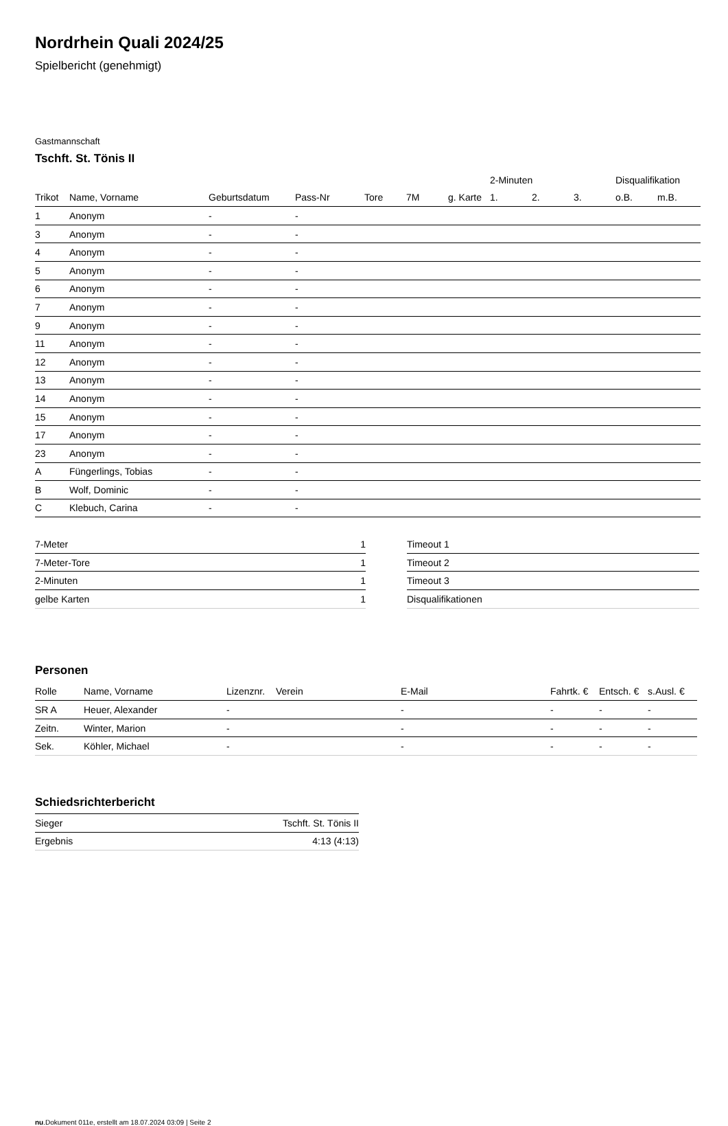Nordrhein Quali 2024/25
Spielbericht (genehmigt)
Gastmannschaft
Tschft. St. Tönis II
| | | | | | | | 2-Minuten | | | Disqualifikation | |
| --- | --- | --- | --- | --- | --- | --- | --- | --- | --- | --- | --- |
| Trikot | Name, Vorname | Geburtsdatum | Pass-Nr | Tore | 7M | g. Karte | 1. | 2. | 3. | o.B. | m.B. |
| 1 | Anonym | - | - | | | | | | | | |
| 3 | Anonym | - | - | | | | | | | | |
| 4 | Anonym | - | - | | | | | | | | |
| 5 | Anonym | - | - | | | | | | | | |
| 6 | Anonym | - | - | | | | | | | | |
| 7 | Anonym | - | - | | | | | | | | |
| 9 | Anonym | - | - | | | | | | | | |
| 11 | Anonym | - | - | | | | | | | | |
| 12 | Anonym | - | - | | | | | | | | |
| 13 | Anonym | - | - | | | | | | | | |
| 14 | Anonym | - | - | | | | | | | | |
| 15 | Anonym | - | - | | | | | | | | |
| 17 | Anonym | - | - | | | | | | | | |
| 23 | Anonym | - | - | | | | | | | | |
| A | Füngerlings, Tobias | - | - | | | | | | | | |
| B | Wolf, Dominic | - | - | | | | | | | | |
| C | Klebuch, Carina | - | - | | | | | | | | |
| 7-Meter | 1 |
| 7-Meter-Tore | 1 |
| 2-Minuten | 1 |
| gelbe Karten | 1 |
| Timeout 1 |
| Timeout 2 |
| Timeout 3 |
| Disqualifikationen |
Personen
| Rolle | Name, Vorname | Lizenznr. | Verein | E-Mail | Fahrtk. € | Entsch. € | s.Ausl. € |
| --- | --- | --- | --- | --- | --- | --- | --- |
| SR A | Heuer, Alexander | - | | - | - | - | - |
| Zeitn. | Winter, Marion | - | | - | - | - | - |
| Sek. | Köhler, Michael | - | | - | - | - | - |
Schiedsrichterbericht
| Sieger | Tschft. St. Tönis II |
| Ergebnis | 4:13 (4:13) |
nu.Dokument 011e, erstellt am 18.07.2024 03:09 | Seite 2